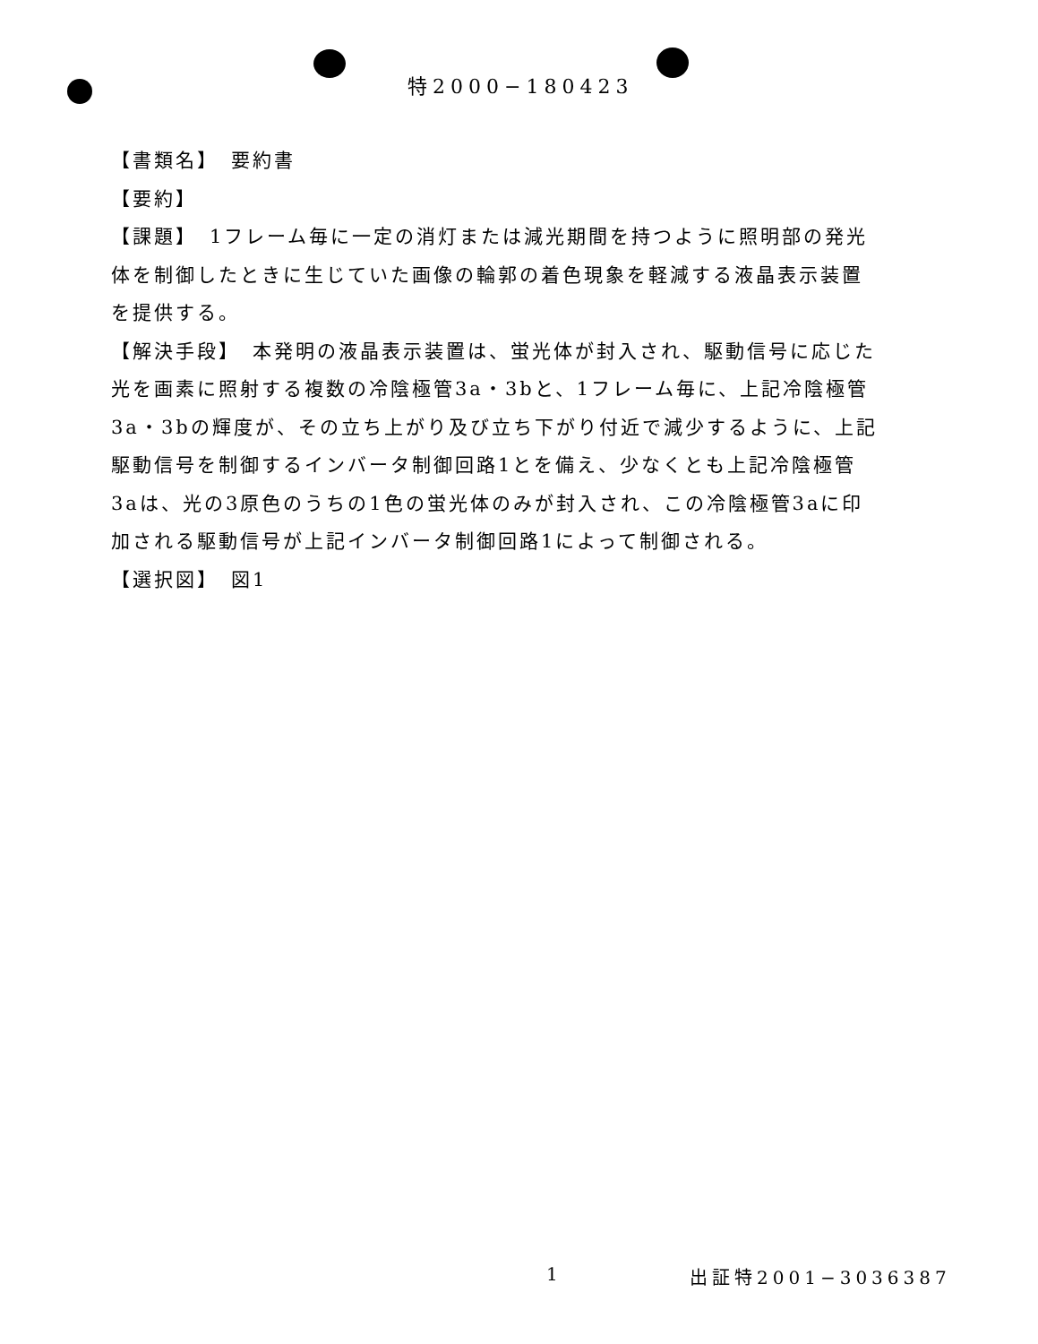特2000−180423
【書類名】　要約書
【要約】
【課題】　1フレーム毎に一定の消灯または減光期間を持つように照明部の発光体を制御したときに生じていた画像の輪郭の着色現象を軽減する液晶表示装置を提供する。
【解決手段】　本発明の液晶表示装置は、蛍光体が封入され、駆動信号に応じた光を画素に照射する複数の冷陰極管3a・3bと、1フレーム毎に、上記冷陰極管3a・3bの輝度が、その立ち上がり及び立ち下がり付近で減少するように、上記駆動信号を制御するインバータ制御回路1とを備え、少なくとも上記冷陰極管3aは、光の3原色のうちの1色の蛍光体のみが封入され、この冷陰極管3aに印加される駆動信号が上記インバータ制御回路1によって制御される。
【選択図】　図1
1 出証特2001−3036387